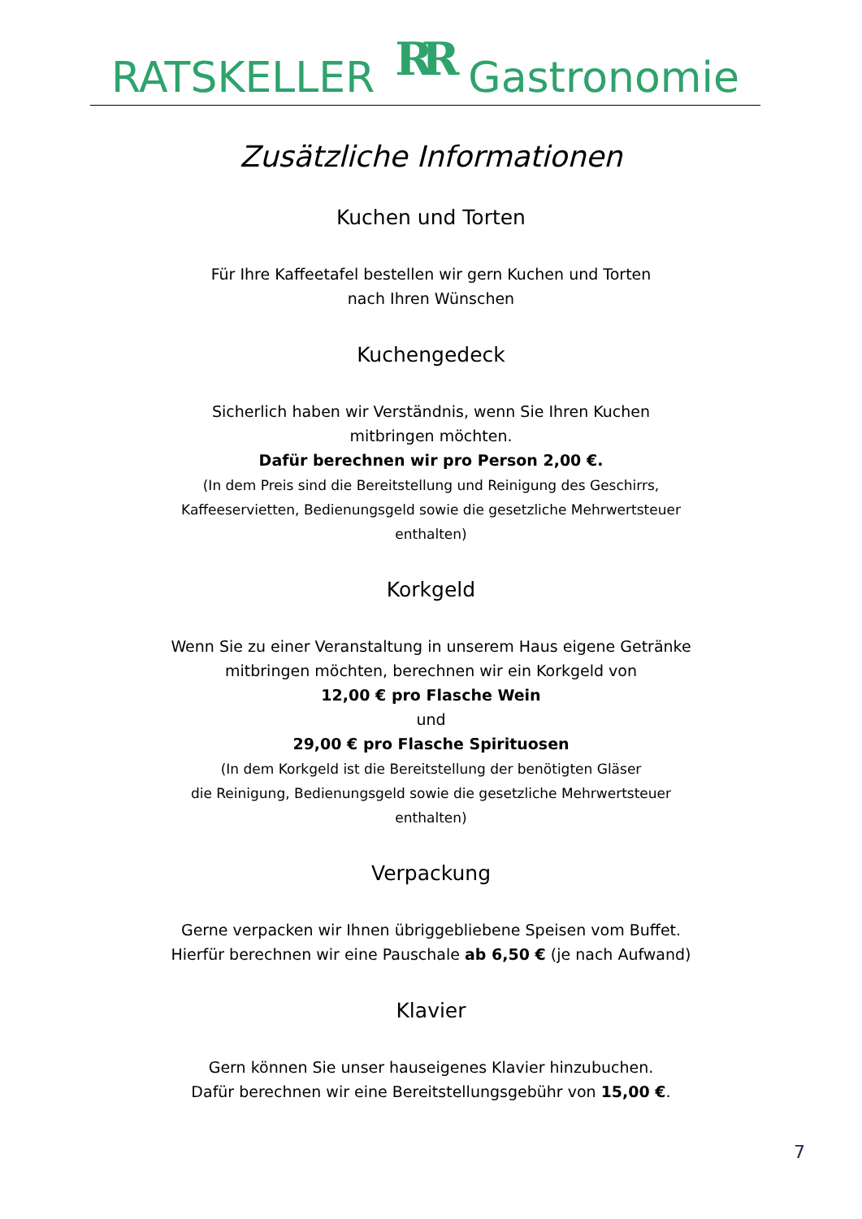RATSKELLER RR Gastronomie
Zusätzliche Informationen
Kuchen und Torten
Für Ihre Kaffeetafel bestellen wir gern Kuchen und Torten
nach Ihren Wünschen
Kuchengedeck
Sicherlich haben wir Verständnis, wenn Sie Ihren Kuchen
mitbringen möchten.
Dafür berechnen wir pro Person 2,00 €.
(In dem Preis sind die Bereitstellung und Reinigung des Geschirrs,
Kaffeeservietten, Bedienungsgeld sowie die gesetzliche Mehrwertsteuer
enthalten)
Korkgeld
Wenn Sie zu einer Veranstaltung in unserem Haus eigene Getränke
mitbringen möchten, berechnen wir ein Korkgeld von
12,00 € pro Flasche Wein
und
29,00 € pro Flasche Spirituosen
(In dem Korkgeld ist die Bereitstellung der benötigten Gläser
die Reinigung, Bedienungsgeld sowie die gesetzliche Mehrwertsteuer
enthalten)
Verpackung
Gerne verpacken wir Ihnen übriggebliebene Speisen vom Buffet.
Hierfür berechnen wir eine Pauschale ab 6,50 € (je nach Aufwand)
Klavier
Gern können Sie unser hauseigenes Klavier hinzubuchen.
Dafür berechnen wir eine Bereitstellungsgebühr von 15,00 €.
7